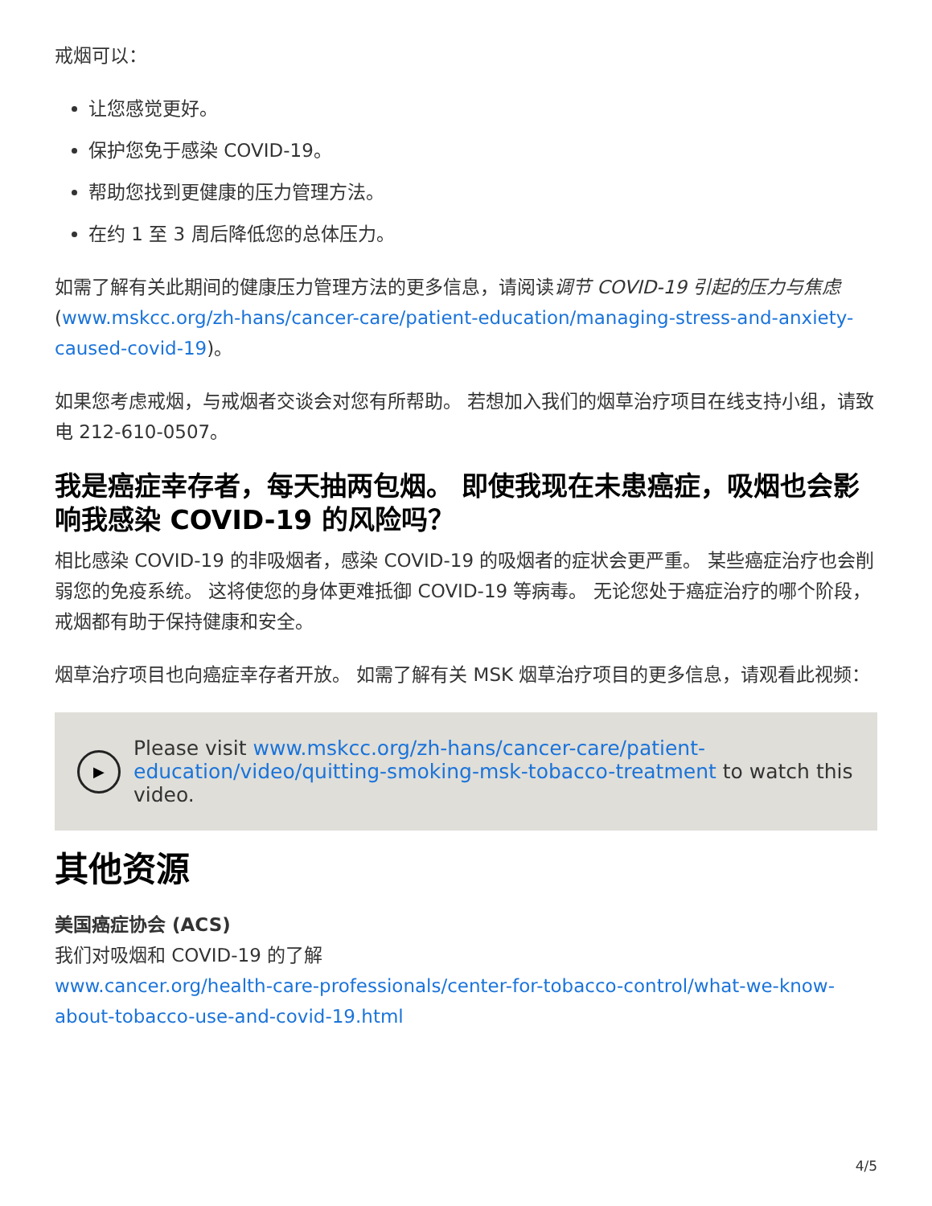戒烟可以：
让您感觉更好。
保护您免于感染 COVID-19。
帮助您找到更健康的压力管理方法。
在约 1 至 3 周后降低您的总体压力。
如需了解有关此期间的健康压力管理方法的更多信息，请阅读调节 COVID-19 引起的压力与焦虑 (www.mskcc.org/zh-hans/cancer-care/patient-education/managing-stress-and-anxiety-caused-covid-19)。
如果您考虑戒烟，与戒烟者交谈会对您有所帮助。 若想加入我们的烟草治疗项目在线支持小组，请致电 212-610-0507。
我是癌症幸存者，每天抽两包烟。 即使我现在未患癌症，吸烟也会影响我感染 COVID-19 的风险吗？
相比感染 COVID-19 的非吸烟者，感染 COVID-19 的吸烟者的症状会更严重。 某些癌症治疗也会削弱您的免疫系统。 这将使您的身体更难抵御 COVID-19 等病毒。 无论您处于癌症治疗的哪个阶段，戒烟都有助于保持健康和安全。
烟草治疗项目也向癌症幸存者开放。 如需了解有关 MSK 烟草治疗项目的更多信息，请观看此视频：
▶
Please visit www.mskcc.org/zh-hans/cancer-care/patient-education/video/quitting-smoking-msk-tobacco-treatment to watch this video.
其他资源
美国癌症协会 (ACS)
我们对吸烟和 COVID-19 的了解
www.cancer.org/health-care-professionals/center-for-tobacco-control/what-we-know-about-tobacco-use-and-covid-19.html
4/5